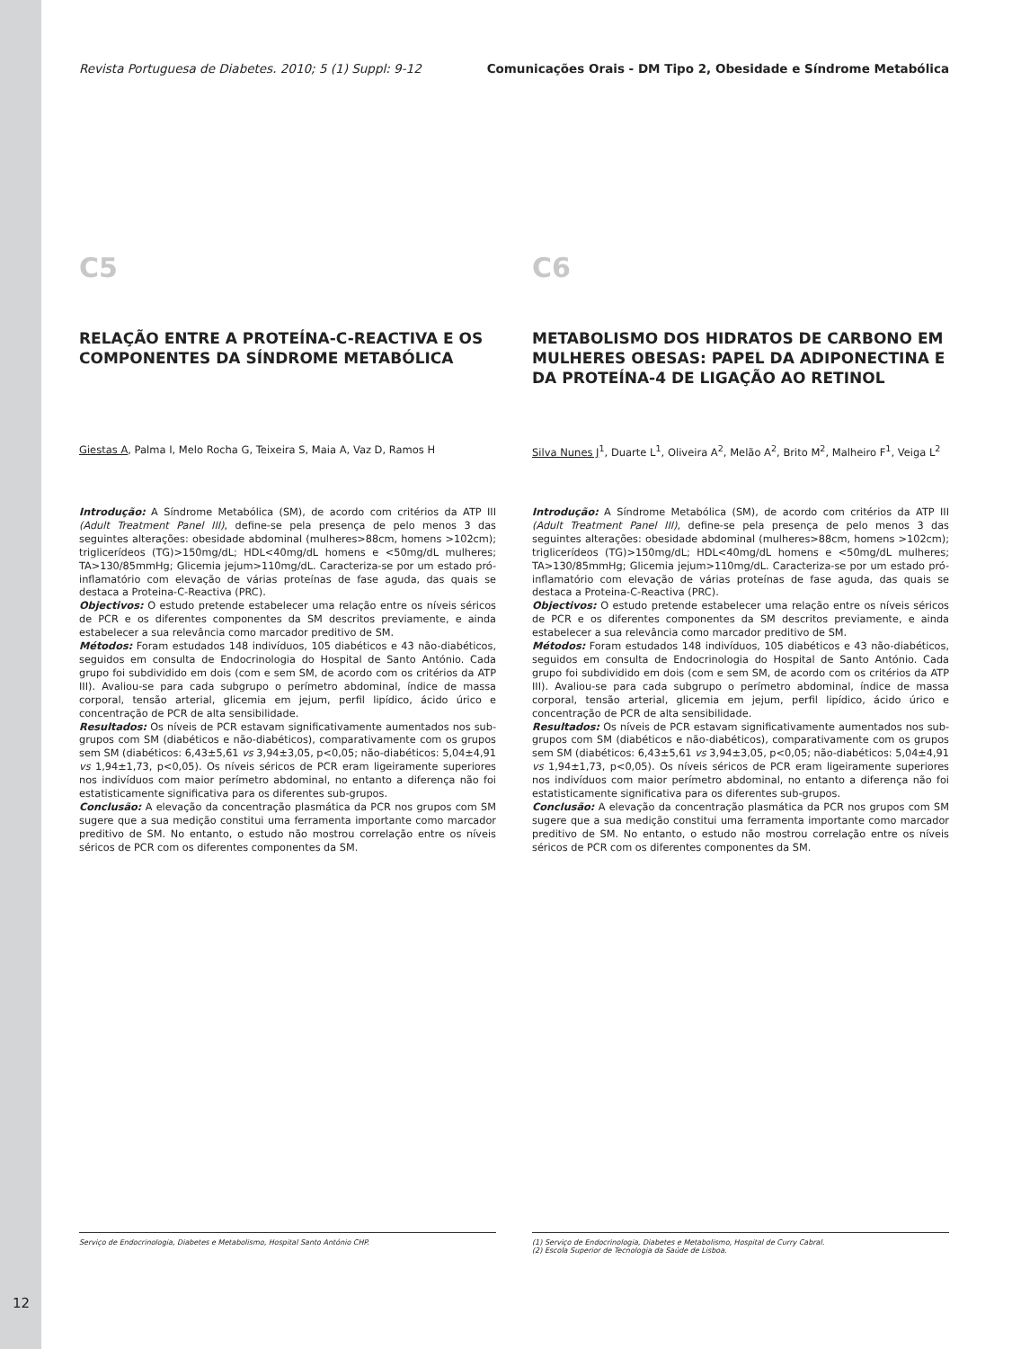Revista Portuguesa de Diabetes. 2010; 5 (1) Suppl: 9-12 Comunicações Orais - DM Tipo 2, Obesidade e Síndrome Metabólica
C5
RELAÇÃO ENTRE A PROTEÍNA-C-REACTIVA E OS COMPONENTES DA SÍNDROME METABÓLICA
Giestas A, Palma I, Melo Rocha G, Teixeira S, Maia A, Vaz D, Ramos H
Introdução: A Síndrome Metabólica (SM), de acordo com critérios da ATP III (Adult Treatment Panel III), define-se pela presença de pelo menos 3 das seguintes alterações: obesidade abdominal (mulheres>88cm, homens >102cm); triglicerídeos (TG)>150mg/dL; HDL<40mg/dL homens e <50mg/dL mulheres; TA>130/85mmHg; Glicemia jejum>110mg/dL. Caracteriza-se por um estado pró-inflamatório com elevação de várias proteínas de fase aguda, das quais se destaca a Proteina-C-Reactiva (PRC).
Objectivos: O estudo pretende estabelecer uma relação entre os níveis séricos de PCR e os diferentes componentes da SM descritos previamente, e ainda estabelecer a sua relevância como marcador preditivo de SM.
Métodos: Foram estudados 148 indivíduos, 105 diabéticos e 43 não-diabéticos, seguidos em consulta de Endocrinologia do Hospital de Santo António. Cada grupo foi subdividido em dois (com e sem SM, de acordo com os critérios da ATP III). Avaliou-se para cada subgrupo o perímetro abdominal, índice de massa corporal, tensão arterial, glicemia em jejum, perfil lipídico, ácido úrico e concentração de PCR de alta sensibilidade.
Resultados: Os níveis de PCR estavam significativamente aumentados nos sub-grupos com SM (diabéticos e não-diabéticos), comparativamente com os grupos sem SM (diabéticos: 6,43±5,61 vs 3,94±3,05, p<0,05; não-diabéticos: 5,04±4,91 vs 1,94±1,73, p<0,05). Os níveis séricos de PCR eram ligeiramente superiores nos indivíduos com maior perímetro abdominal, no entanto a diferença não foi estatisticamente significativa para os diferentes sub-grupos.
Conclusão: A elevação da concentração plasmática da PCR nos grupos com SM sugere que a sua medição constitui uma ferramenta importante como marcador preditivo de SM. No entanto, o estudo não mostrou correlação entre os níveis séricos de PCR com os diferentes componentes da SM.
C6
METABOLISMO DOS HIDRATOS DE CARBONO EM MULHERES OBESAS: PAPEL DA ADIPONECTINA E DA PROTEÍNA-4 DE LIGAÇÃO AO RETINOL
Silva Nunes J<sup>1</sup>, Duarte L<sup>1</sup>, Oliveira A<sup>2</sup>, Melão A<sup>2</sup>, Brito M<sup>2</sup>, Malheiro F<sup>1</sup>, Veiga L<sup>2</sup>
Introdução: A Síndrome Metabólica (SM), de acordo com critérios da ATP III (Adult Treatment Panel III), define-se pela presença de pelo menos 3 das seguintes alterações: obesidade abdominal (mulheres>88cm, homens >102cm); triglicerídeos (TG)>150mg/dL; HDL<40mg/dL homens e <50mg/dL mulheres; TA>130/85mmHg; Glicemia jejum>110mg/dL. Caracteriza-se por um estado pró-inflamatório com elevação de várias proteínas de fase aguda, das quais se destaca a Proteina-C-Reactiva (PRC).
Objectivos: O estudo pretende estabelecer uma relação entre os níveis séricos de PCR e os diferentes componentes da SM descritos previamente, e ainda estabelecer a sua relevância como marcador preditivo de SM.
Métodos: Foram estudados 148 indivíduos, 105 diabéticos e 43 não-diabéticos, seguidos em consulta de Endocrinologia do Hospital de Santo António. Cada grupo foi subdividido em dois (com e sem SM, de acordo com os critérios da ATP III). Avaliou-se para cada subgrupo o perímetro abdominal, índice de massa corporal, tensão arterial, glicemia em jejum, perfil lipídico, ácido úrico e concentração de PCR de alta sensibilidade.
Resultados: Os níveis de PCR estavam significativamente aumentados nos sub-grupos com SM (diabéticos e não-diabéticos), comparativamente com os grupos sem SM (diabéticos: 6,43±5,61 vs 3,94±3,05, p<0,05; não-diabéticos: 5,04±4,91 vs 1,94±1,73, p<0,05). Os níveis séricos de PCR eram ligeiramente superiores nos indivíduos com maior perímetro abdominal, no entanto a diferença não foi estatisticamente significativa para os diferentes sub-grupos.
Conclusão: A elevação da concentração plasmática da PCR nos grupos com SM sugere que a sua medição constitui uma ferramenta importante como marcador preditivo de SM. No entanto, o estudo não mostrou correlação entre os níveis séricos de PCR com os diferentes componentes da SM.
Serviço de Endocrinologia, Diabetes e Metabolismo, Hospital Santo António CHP.
(1) Serviço de Endocrinologia, Diabetes e Metabolismo, Hospital de Curry Cabral.
(2) Escola Superior de Tecnologia da Saúde de Lisboa.
12